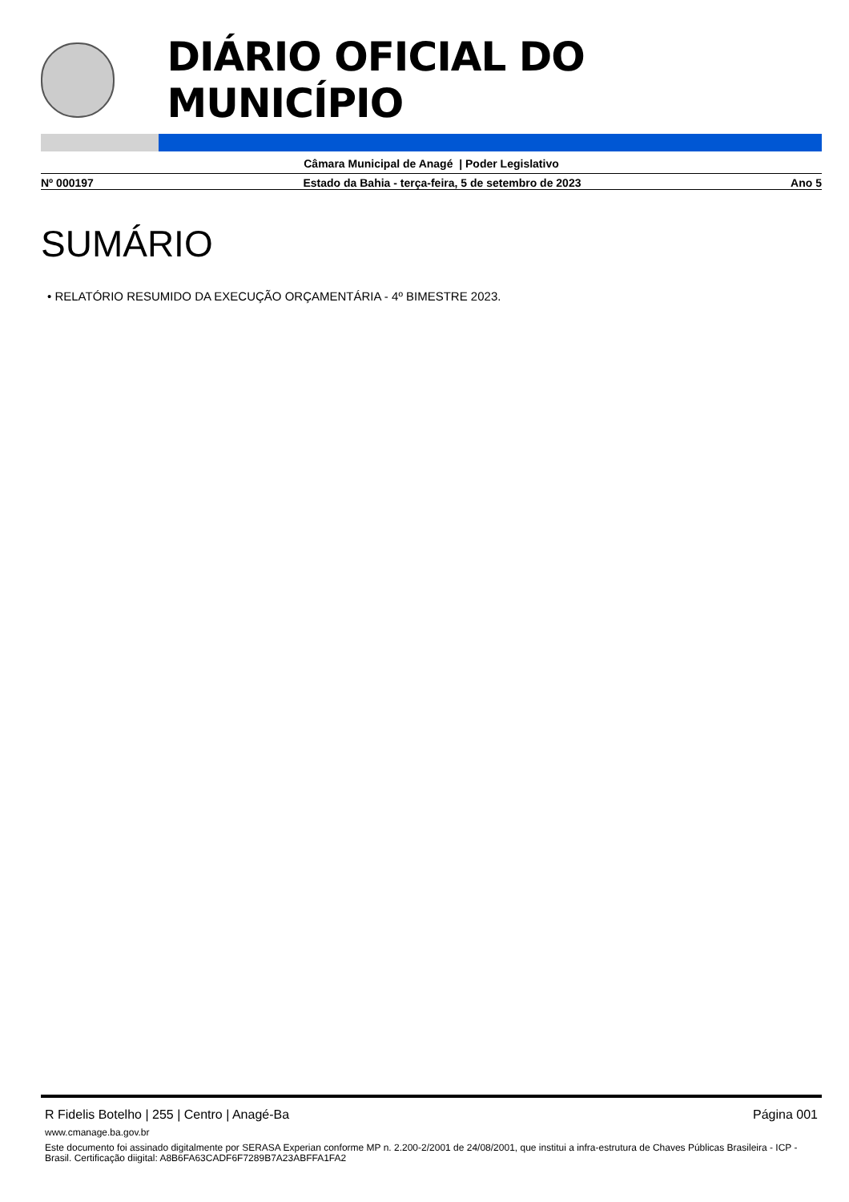DIÁRIO OFICIAL DO MUNICÍPIO
Câmara Municipal de Anagé | Poder Legislativo
Nº 000197 Estado da Bahia - terça-feira, 5 de setembro de 2023 Ano 5
SUMÁRIO
• RELATÓRIO RESUMIDO DA EXECUÇÃO ORÇAMENTÁRIA - 4º BIMESTRE 2023.
R Fidelis Botelho | 255 | Centro | Anagé-Ba Página 001
www.cmanage.ba.gov.br
Este documento foi assinado digitalmente por SERASA Experian conforme MP n. 2.200-2/2001 de 24/08/2001, que institui a infra-estrutura de Chaves Públicas Brasileira - ICP - Brasil. Certificação diigital: A8B6FA63CADF6F7289B7A23ABFFA1FA2